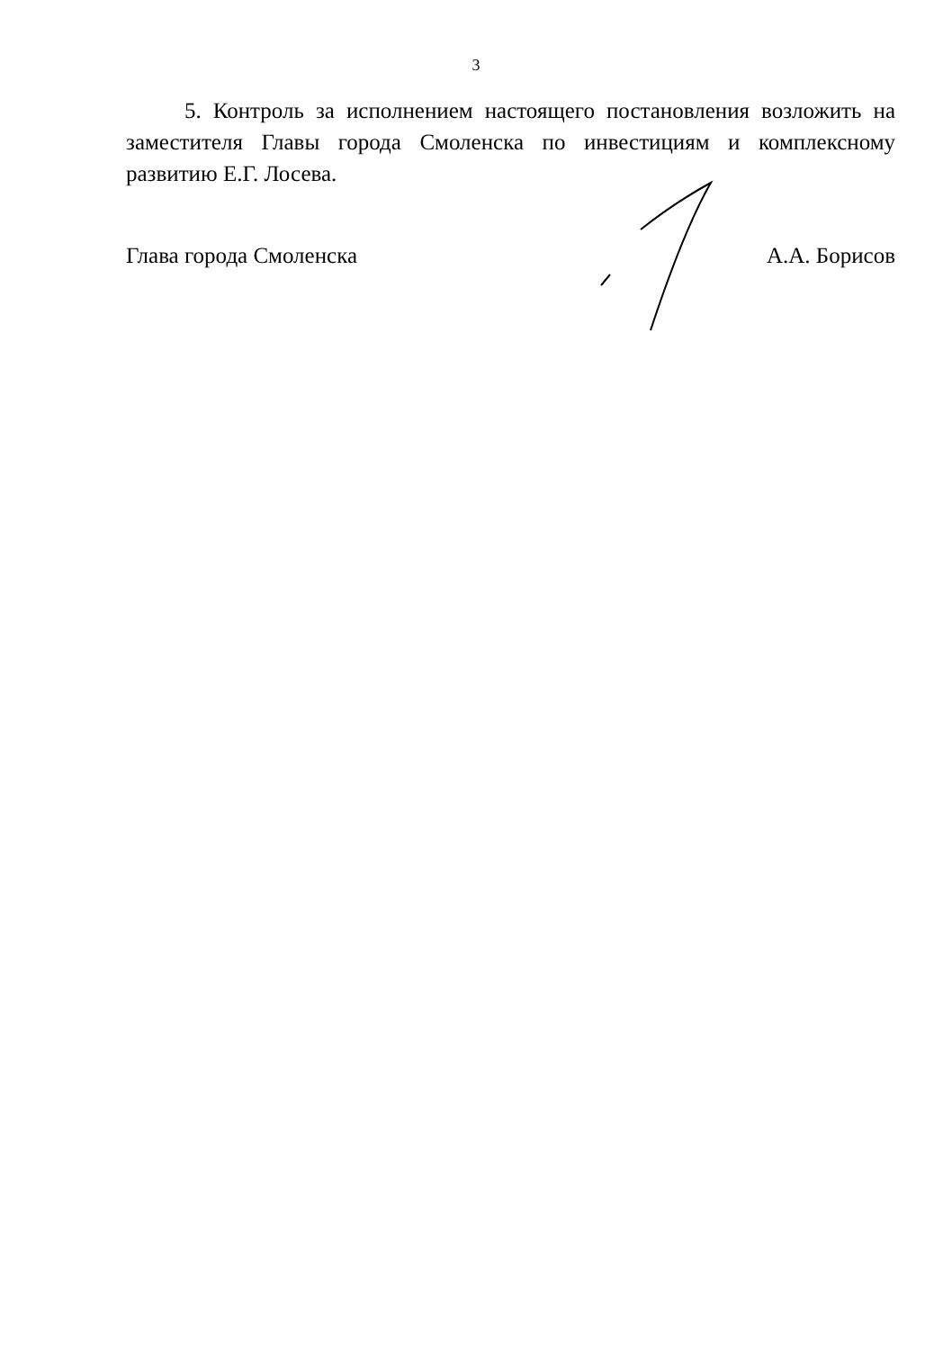3
5. Контроль за исполнением настоящего постановления возложить на заместителя Главы города Смоленска по инвестициям и комплексному развитию Е.Г. Лосева.
Глава города Смоленска А.А. Борисов